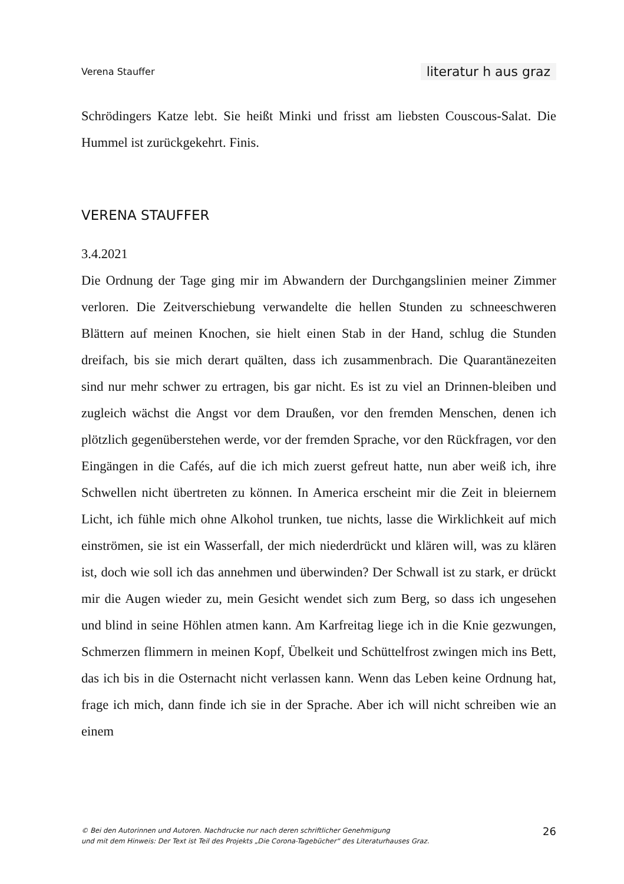Verena Stauffer literatur h aus graz
Schrödingers Katze lebt. Sie heißt Minki und frisst am liebsten Couscous-Salat. Die Hummel ist zurückgekehrt. Finis.
VERENA STAUFFER
3.4.2021
Die Ordnung der Tage ging mir im Abwandern der Durchgangslinien meiner Zimmer verloren. Die Zeitverschiebung verwandelte die hellen Stunden zu schneeschweren Blättern auf meinen Knochen, sie hielt einen Stab in der Hand, schlug die Stunden dreifach, bis sie mich derart quälten, dass ich zusammenbrach. Die Quarantänezeiten sind nur mehr schwer zu ertragen, bis gar nicht. Es ist zu viel an Drinnen-bleiben und zugleich wächst die Angst vor dem Draußen, vor den fremden Menschen, denen ich plötzlich gegenüberstehen werde, vor der fremden Sprache, vor den Rückfragen, vor den Eingängen in die Cafés, auf die ich mich zuerst gefreut hatte, nun aber weiß ich, ihre Schwellen nicht übertreten zu können. In America erscheint mir die Zeit in bleiernem Licht, ich fühle mich ohne Alkohol trunken, tue nichts, lasse die Wirklichkeit auf mich einströmen, sie ist ein Wasserfall, der mich niederdrückt und klären will, was zu klären ist, doch wie soll ich das annehmen und überwinden? Der Schwall ist zu stark, er drückt mir die Augen wieder zu, mein Gesicht wendet sich zum Berg, so dass ich ungesehen und blind in seine Höhlen atmen kann. Am Karfreitag liege ich in die Knie gezwungen, Schmerzen flimmern in meinen Kopf, Übelkeit und Schüttelfrost zwingen mich ins Bett, das ich bis in die Osternacht nicht verlassen kann. Wenn das Leben keine Ordnung hat, frage ich mich, dann finde ich sie in der Sprache. Aber ich will nicht schreiben wie an einem
© Bei den Autorinnen und Autoren. Nachdrucke nur nach deren schriftlicher Genehmigung
und mit dem Hinweis: Der Text ist Teil des Projekts „Die Corona-Tagebücher“ des Literaturhauses Graz.
26